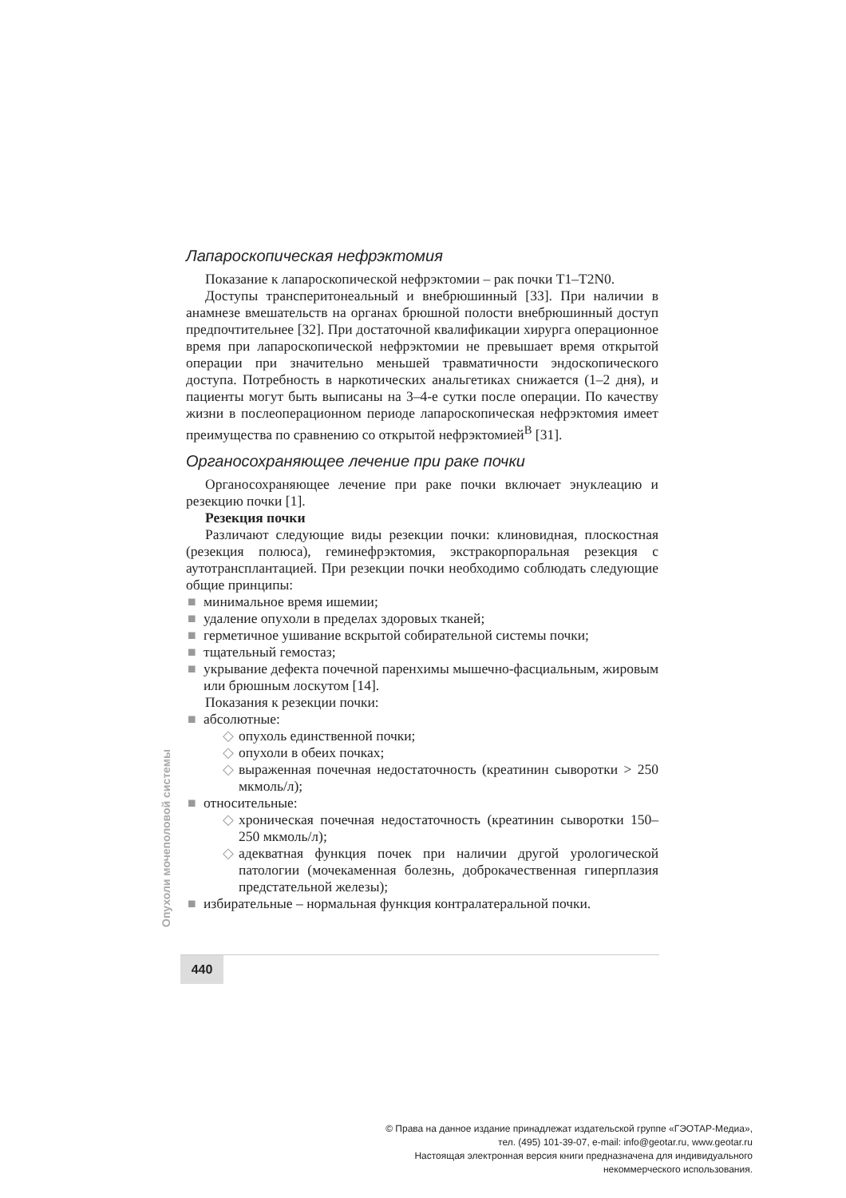Лапароскопическая нефрэктомия
Показание к лапароскопической нефрэктомии – рак почки T1–T2N0.
Доступы трансперитонеальный и внебрюшинный [33]. При наличии в анамнезе вмешательств на органах брюшной полости внебрюшинный доступ предпочтительнее [32]. При достаточной квалификации хирурга операционное время при лапароскопической нефрэктомии не превышает время открытой операции при значительно меньшей травматичности эндоскопического доступа. Потребность в наркотических анальгетиках снижается (1–2 дня), и пациенты могут быть выписаны на 3–4-е сутки после операции. По качеству жизни в послеоперационном периоде лапароскопическая нефрэктомия имеет преимущества по сравнению со открытой нефрэктомией<sup>В</sup> [31].
Органосохраняющее лечение при раке почки
Органосохраняющее лечение при раке почки включает энуклеацию и резекцию почки [1].
Резекция почки
Различают следующие виды резекции почки: клиновидная, плоскостная (резекция полюса), геминефрэктомия, экстракорпоральная резекция с аутотрансплантацией. При резекции почки необходимо соблюдать следующие общие принципы:
■ минимальное время ишемии;
■ удаление опухоли в пределах здоровых тканей;
■ герметичное ушивание вскрытой собирательной системы почки;
■ тщательный гемостаз;
■ укрывание дефекта почечной паренхимы мышечно-фасциальным, жировым или брюшным лоскутом [14].
Показания к резекции почки:
■ абсолютные:
◇ опухоль единственной почки;
◇ опухоли в обеих почках;
◇ выраженная почечная недостаточность (креатинин сыворотки > 250 мкмоль/л);
■ относительные:
◇ хроническая почечная недостаточность (креатинин сыворотки 150–250 мкмоль/л);
◇ адекватная функция почек при наличии другой урологической патологии (мочекаменная болезнь, доброкачественная гиперплазия предстательной железы);
■ избирательные – нормальная функция контралатеральной почки.
Опухоли мочеполовой системы
440
© Права на данное издание принадлежат издательской группе «ГЭОТАР-Медиа»,
тел. (495) 101-39-07, e-mail: info@geotar.ru, www.geotar.ru
Настоящая электронная версия книги предназначена для индивидуального
некоммерческого использования.